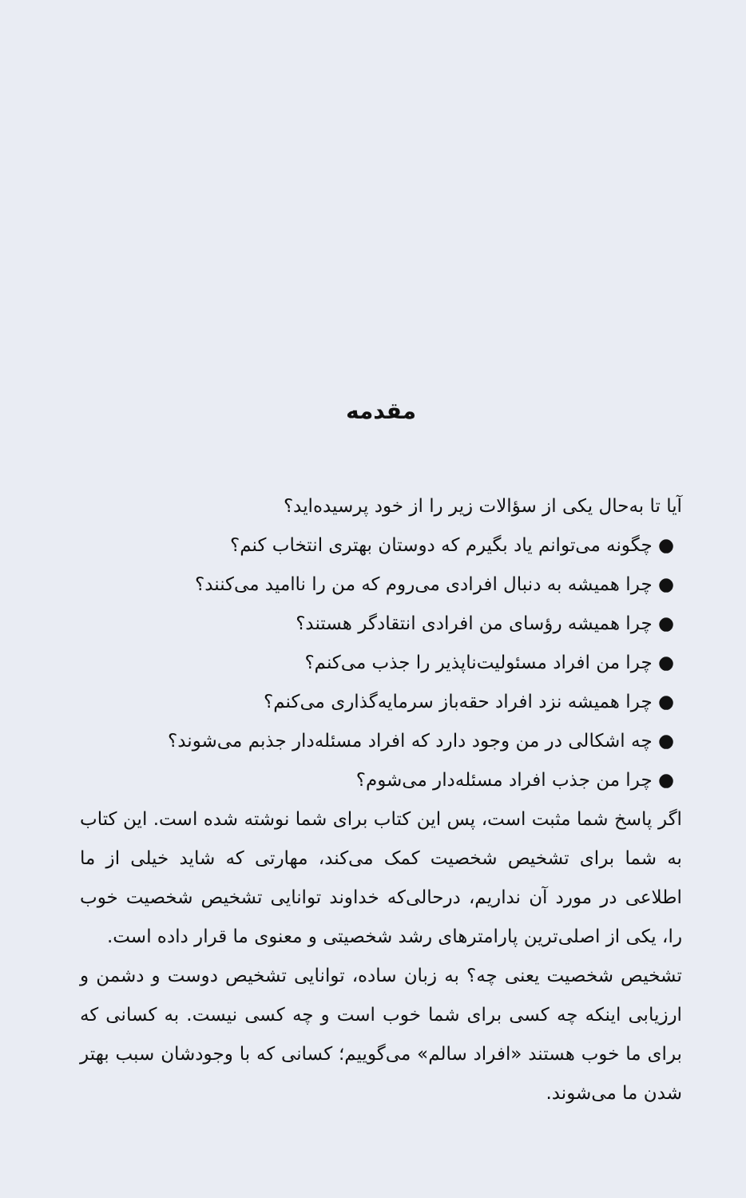مقدمه
آیا تا به‌حال یکی از سؤالات زیر را از خود پرسیده‌اید؟
● چگونه می‌توانم یاد بگیرم که دوستان بهتری انتخاب کنم؟
● چرا همیشه به دنبال افرادی می‌روم که من را ناامید می‌کنند؟
● چرا همیشه رؤسای من افرادی انتقادگر هستند؟
● چرا من افراد مسئولیت‌ناپذیر را جذب می‌کنم؟
● چرا همیشه نزد افراد حقه‌باز سرمایه‌گذاری می‌کنم؟
● چه اشکالی در من وجود دارد که افراد مسئله‌دار جذبم می‌شوند؟
● چرا من جذب افراد مسئله‌دار می‌شوم؟
اگر پاسخ شما مثبت است، پس این کتاب برای شما نوشته شده است. این کتاب به شما برای تشخیص شخصیت کمک می‌کند، مهارتی که شاید خیلی از ما اطلاعی در مورد آن نداریم، درحالی‌که خداوند توانایی تشخیص شخصیت خوب را، یکی از اصلی‌ترین پارامترهای رشد شخصیتی و معنوی ما قرار داده است.
تشخیص شخصیت یعنی چه؟ به زبان ساده، توانایی تشخیص دوست و دشمن و ارزیابی اینکه چه کسی برای شما خوب است و چه کسی نیست. به کسانی که برای ما خوب هستند «افراد سالم» می‌گوییم؛ کسانی که با وجودشان سبب بهتر شدن ما می‌شوند.